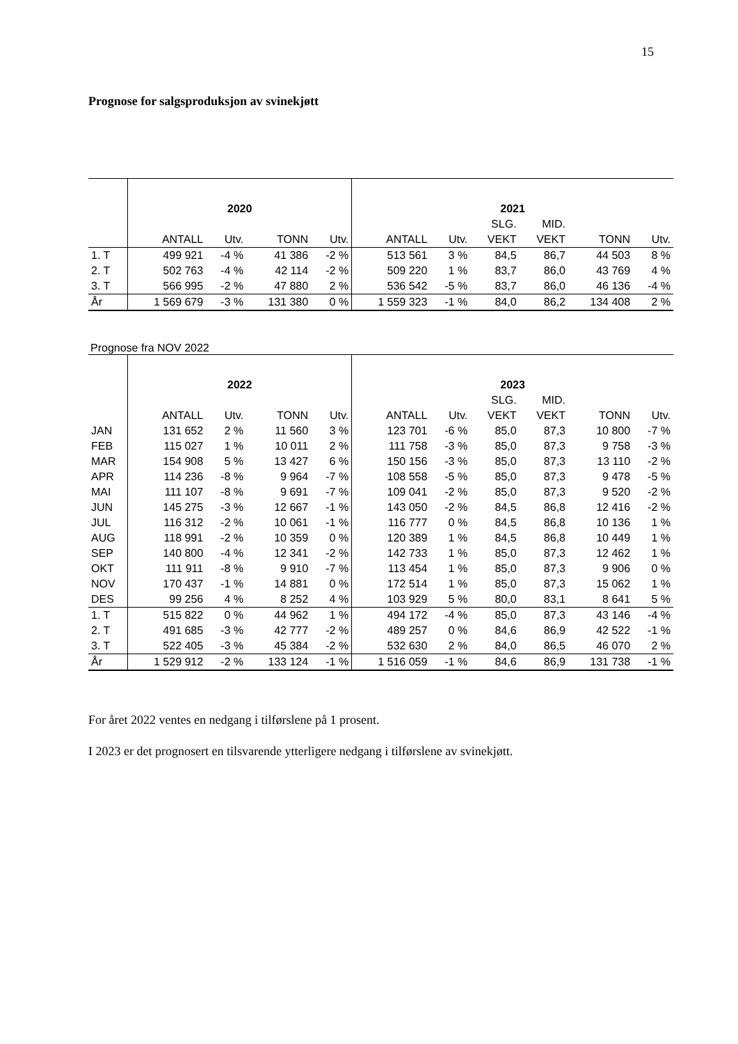15
Prognose for salgsproduksjon av svinekjøtt
| | 2020 | | | | 2021 | | | | | |
| --- | --- | --- | --- | --- | --- | --- | --- | --- | --- | --- |
| | | | | | | | SLG. | MID. | | |
| | ANTALL | Utv. | TONN | Utv. | ANTALL | Utv. | VEKT | VEKT | TONN | Utv. |
| 1. T | 499 921 | -4 % | 41 386 | -2 % | 513 561 | 3 % | 84,5 | 86,7 | 44 503 | 8 % |
| 2. T | 502 763 | -4 % | 42 114 | -2 % | 509 220 | 1 % | 83,7 | 86,0 | 43 769 | 4 % |
| 3. T | 566 995 | -2 % | 47 880 | 2 % | 536 542 | -5 % | 83,7 | 86,0 | 46 136 | -4 % |
| År | 1 569 679 | -3 % | 131 380 | 0 % | 1 559 323 | -1 % | 84,0 | 86,2 | 134 408 | 2 % |
Prognose fra NOV 2022
| | 2022 | | | | 2023 | | | | | |
| --- | --- | --- | --- | --- | --- | --- | --- | --- | --- | --- |
| | | | | | | | SLG. | MID. | | |
| | ANTALL | Utv. | TONN | Utv. | ANTALL | Utv. | VEKT | VEKT | TONN | Utv. |
| JAN | 131 652 | 2 % | 11 560 | 3 % | 123 701 | -6 % | 85,0 | 87,3 | 10 800 | -7 % |
| FEB | 115 027 | 1 % | 10 011 | 2 % | 111 758 | -3 % | 85,0 | 87,3 | 9 758 | -3 % |
| MAR | 154 908 | 5 % | 13 427 | 6 % | 150 156 | -3 % | 85,0 | 87,3 | 13 110 | -2 % |
| APR | 114 236 | -8 % | 9 964 | -7 % | 108 558 | -5 % | 85,0 | 87,3 | 9 478 | -5 % |
| MAI | 111 107 | -8 % | 9 691 | -7 % | 109 041 | -2 % | 85,0 | 87,3 | 9 520 | -2 % |
| JUN | 145 275 | -3 % | 12 667 | -1 % | 143 050 | -2 % | 84,5 | 86,8 | 12 416 | -2 % |
| JUL | 116 312 | -2 % | 10 061 | -1 % | 116 777 | 0 % | 84,5 | 86,8 | 10 136 | 1 % |
| AUG | 118 991 | -2 % | 10 359 | 0 % | 120 389 | 1 % | 84,5 | 86,8 | 10 449 | 1 % |
| SEP | 140 800 | -4 % | 12 341 | -2 % | 142 733 | 1 % | 85,0 | 87,3 | 12 462 | 1 % |
| OKT | 111 911 | -8 % | 9 910 | -7 % | 113 454 | 1 % | 85,0 | 87,3 | 9 906 | 0 % |
| NOV | 170 437 | -1 % | 14 881 | 0 % | 172 514 | 1 % | 85,0 | 87,3 | 15 062 | 1 % |
| DES | 99 256 | 4 % | 8 252 | 4 % | 103 929 | 5 % | 80,0 | 83,1 | 8 641 | 5 % |
| 1. T | 515 822 | 0 % | 44 962 | 1 % | 494 172 | -4 % | 85,0 | 87,3 | 43 146 | -4 % |
| 2. T | 491 685 | -3 % | 42 777 | -2 % | 489 257 | 0 % | 84,6 | 86,9 | 42 522 | -1 % |
| 3. T | 522 405 | -3 % | 45 384 | -2 % | 532 630 | 2 % | 84,0 | 86,5 | 46 070 | 2 % |
| År | 1 529 912 | -2 % | 133 124 | -1 % | 1 516 059 | -1 % | 84,6 | 86,9 | 131 738 | -1 % |
For året 2022 ventes en nedgang i tilførslene på 1 prosent.
I 2023 er det prognosert en tilsvarende ytterligere nedgang i tilførslene av svinekjøtt.